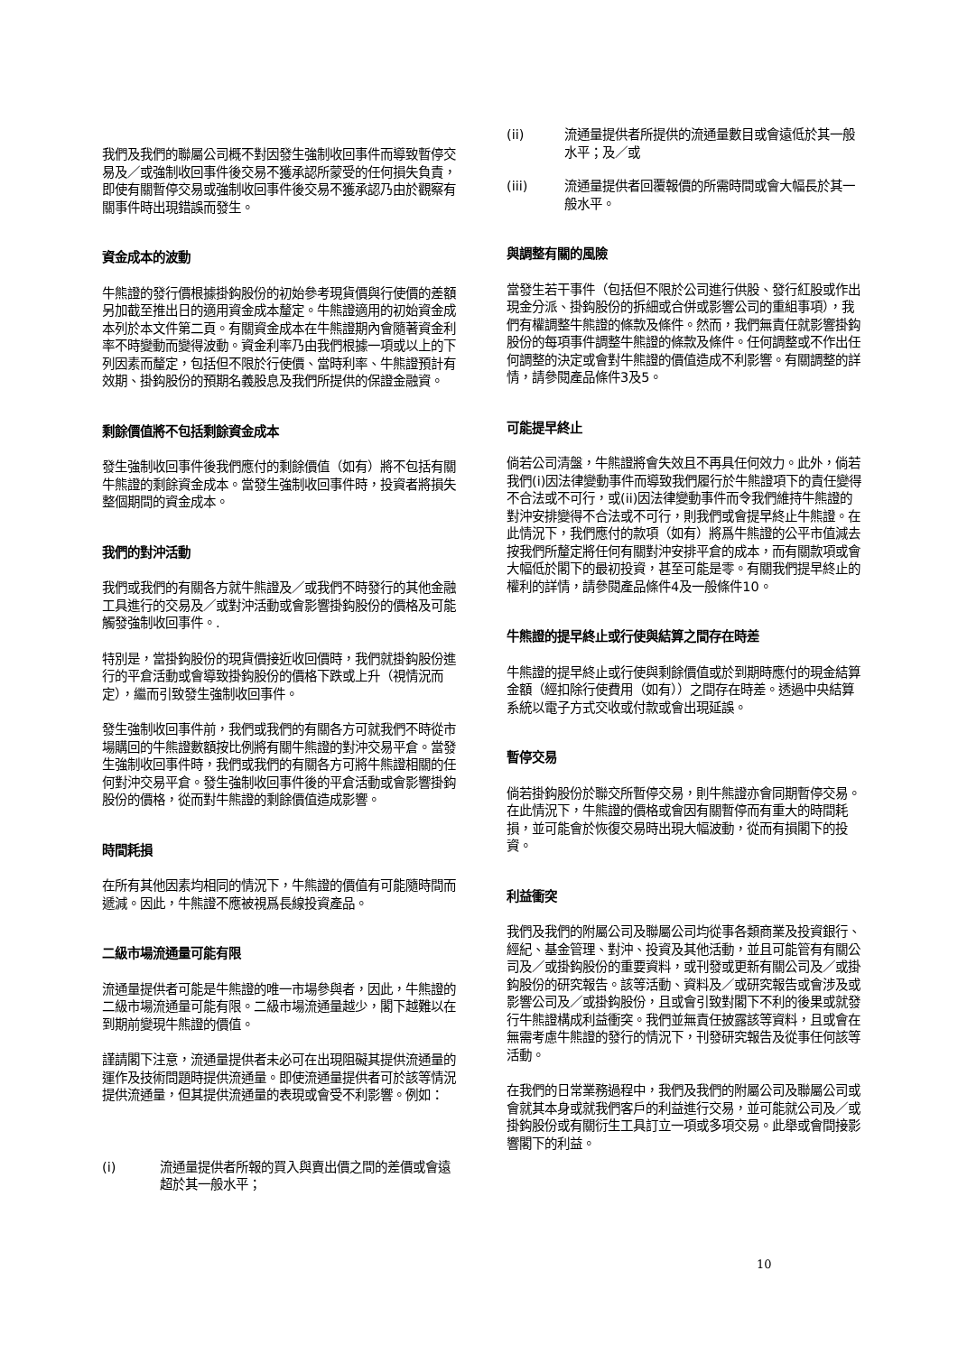我們及我們的聯屬公司概不對因發生強制收回事件而導致暫停交易及／或強制收回事件後交易不獲承認所蒙受的任何損失負責，即使有關暫停交易或強制收回事件後交易不獲承認乃由於觀察有關事件時出現錯誤而發生。
資金成本的波動
牛熊證的發行價根據掛鈎股份的初始參考現貨價與行使價的差額另加截至推出日的適用資金成本釐定。牛熊證適用的初始資金成本列於本文件第二頁。有關資金成本在牛熊證期內會隨著資金利率不時變動而變得波動。資金利率乃由我們根據一項或以上的下列因素而釐定，包括但不限於行使價、當時利率、牛熊證預計有效期、掛鈎股份的預期名義股息及我們所提供的保證金融資。
剩餘價值將不包括剩餘資金成本
發生強制收回事件後我們應付的剩餘價值（如有）將不包括有關牛熊證的剩餘資金成本。當發生強制收回事件時，投資者將損失整個期間的資金成本。
我們的對沖活動
我們或我們的有關各方就牛熊證及／或我們不時發行的其他金融工具進行的交易及／或對沖活動或會影響掛鈎股份的價格及可能觸發強制收回事件。.
特別是，當掛鈎股份的現貨價接近收回價時，我們就掛鈎股份進行的平倉活動或會導致掛鈎股份的價格下跌或上升（視情況而定），繼而引致發生強制收回事件。
發生強制收回事件前，我們或我們的有關各方可就我們不時從市場購回的牛熊證數額按比例將有關牛熊證的對沖交易平倉。當發生強制收回事件時，我們或我們的有關各方可將牛熊證相關的任何對沖交易平倉。發生強制收回事件後的平倉活動或會影響掛鈎股份的價格，從而對牛熊證的剩餘價值造成影響。
時間耗損
在所有其他因素均相同的情況下，牛熊證的價值有可能隨時間而遞減。因此，牛熊證不應被視爲長線投資產品。
二級市場流通量可能有限
流通量提供者可能是牛熊證的唯一市場參與者，因此，牛熊證的二級市場流通量可能有限。二級市場流通量越少，閣下越難以在到期前變現牛熊證的價值。
謹請閣下注意，流通量提供者未必可在出現阻礙其提供流通量的運作及技術問題時提供流通量。即使流通量提供者可於該等情況提供流通量，但其提供流通量的表現或會受不利影響。例如：
(i) 流通量提供者所報的買入與賣出價之間的差價或會遠超於其一般水平；
(ii) 流通量提供者所提供的流通量數目或會遠低於其一般水平；及／或
(iii) 流通量提供者回覆報價的所需時間或會大幅長於其一般水平。
與調整有關的風險
當發生若干事件（包括但不限於公司進行供股、發行紅股或作出現金分派、掛鈎股份的拆細或合併或影響公司的重組事項），我們有權調整牛熊證的條款及條件。然而，我們無責任就影響掛鈎股份的每項事件調整牛熊證的條款及條件。任何調整或不作出任何調整的決定或會對牛熊證的價值造成不利影響。有關調整的詳情，請參閱產品條件3及5。
可能提早終止
倘若公司清盤，牛熊證將會失效且不再具任何效力。此外，倘若我們(i)因法律變動事件而導致我們履行於牛熊證項下的責任變得不合法或不可行，或(ii)因法律變動事件而令我們維持牛熊證的對沖安排變得不合法或不可行，則我們或會提早終止牛熊證。在此情況下，我們應付的款項（如有）將爲牛熊證的公平市值減去按我們所釐定將任何有關對沖安排平倉的成本，而有關款項或會大幅低於閣下的最初投資，甚至可能是零。有關我們提早終止的權利的詳情，請參閱產品條件4及一般條件10。
牛熊證的提早終止或行使與結算之間存在時差
牛熊證的提早終止或行使與剩餘價值或於到期時應付的現金結算金額（經扣除行使費用（如有））之間存在時差。透過中央結算系統以電子方式交收或付款或會出現延誤。
暫停交易
倘若掛鈎股份於聯交所暫停交易，則牛熊證亦會同期暫停交易。在此情況下，牛熊證的價格或會因有關暫停而有重大的時間耗損，並可能會於恢復交易時出現大幅波動，從而有損閣下的投資。
利益衝突
我們及我們的附屬公司及聯屬公司均從事各類商業及投資銀行、經紀、基金管理、對沖、投資及其他活動，並且可能管有有關公司及／或掛鈎股份的重要資料，或刊發或更新有關公司及／或掛鈎股份的研究報告。該等活動、資料及／或研究報告或會涉及或影響公司及／或掛鈎股份，且或會引致對閣下不利的後果或就發行牛熊證構成利益衝突。我們並無責任披露該等資料，且或會在無需考慮牛熊證的發行的情況下，刊發研究報告及從事任何該等活動。
在我們的日常業務過程中，我們及我們的附屬公司及聯屬公司或會就其本身或就我們客戶的利益進行交易，並可能就公司及／或掛鈎股份或有關衍生工具訂立一項或多項交易。此舉或會間接影響閣下的利益。
10